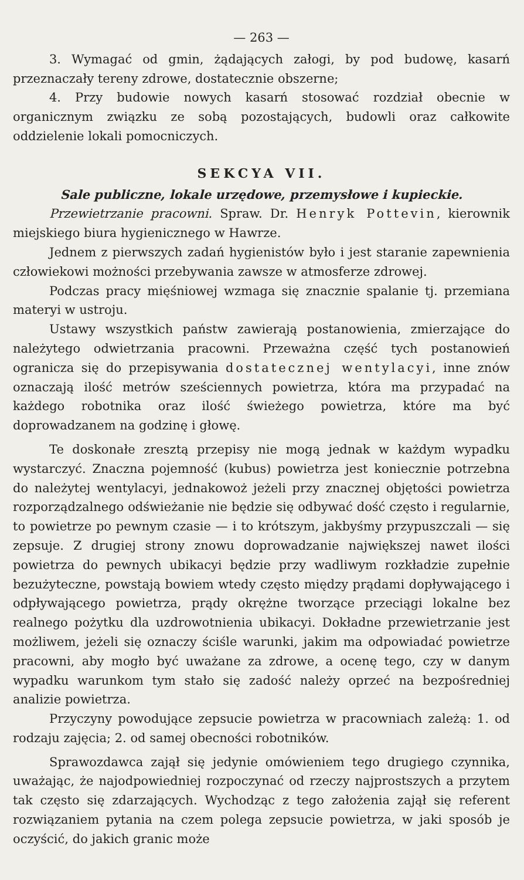— 263 —
3. Wymagać od gmin, żądających załogi, by pod budowę, kasarń przeznaczały tereny zdrowe, dostatecznie obszerne;
4. Przy budowie nowych kasarń stosować rozdział obecnie w organicznym związku ze sobą pozostających, budowli oraz całkowite oddzielenie lokali pomocniczych.
SEKCYA VII.
Sale publiczne, lokale urzędowe, przemysłowe i kupieckie.
Przewietrzanie pracowni. Spraw. Dr. Henryk Pottevin, kierownik miejskiego biura hygienicznego w Hawrze.
Jednem z pierwszych zadań hygienistów było i jest staranie zapewnienia człowiekowi możności przebywania zawsze w atmosferze zdrowej.
Podczas pracy mięśniowej wzmaga się znacznie spalanie tj. przemiana materyi w ustroju.
Ustawy wszystkich państw zawierają postanowienia, zmierzające do należytego odwietrzania pracowni. Przeważna część tych postanowień ogranicza się do przepisywania dostatecznej wentylacyi, inne znów oznaczają ilość metrów sześciennych powietrza, która ma przypadać na każdego robotnika oraz ilość świeżego powietrza, które ma być doprowadzanem na godzinę i głowę.
Te doskonałe zresztą przepisy nie mogą jednak w każdym wypadku wystarczyć. Znaczna pojemność (kubus) powietrza jest koniecznie potrzebna do należytej wentylacyi, jednakowoż jeżeli przy znacznej objętości powietrza rozporządzalnego odświeżanie nie będzie się odbywać dość często i regularnie, to powietrze po pewnym czasie — i to krótszym, jakbyśmy przypuszczali — się zepsuje. Z drugiej strony znowu doprowadzanie największej nawet ilości powietrza do pewnych ubikacyi będzie przy wadliwym rozkładzie zupełnie bezużyteczne, powstają bowiem wtedy często między prądami dopływającego i odpływającego powietrza, prądy okrężne tworzące przeciągi lokalne bez realnego pożytku dla uzdrowotnienia ubikacyi. Dokładne przewietrzanie jest możliwem, jeżeli się oznaczy ściśle warunki, jakim ma odpowiadać powietrze pracowni, aby mogło być uważane za zdrowe, a ocenę tego, czy w danym wypadku warunkom tym stało się zadość należy oprzeć na bezpośredniej analizie powietrza.
Przyczyny powodujące zepsucie powietrza w pracowniach zależą: 1. od rodzaju zajęcia; 2. od samej obecności robotników.
Sprawozdawca zajął się jedynie omówieniem tego drugiego czynnika, uważając, że najodpowiedniej rozpoczynać od rzeczy najprostszych a przytem tak często się zdarzających. Wychodząc z tego założenia zajął się referent rozwiązaniem pytania na czem polega zepsucie powietrza, w jaki sposób je oczyścić, do jakich granic może